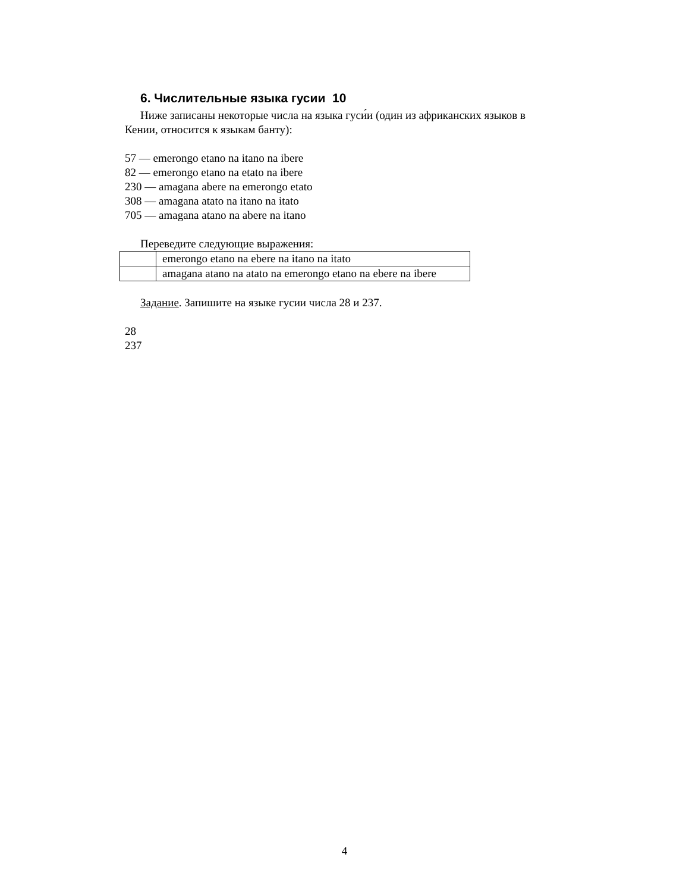6. Числительные языка гусии 10
Ниже записаны некоторые числа на языка гуси́и (один из африканских языков в Кении, относится к языкам банту):
57 — emerongo etano na itano na ibere
82 — emerongo etano na etato na ibere
230 — amagana abere na emerongo etato
308 — amagana atato na itano na itato
705 — amagana atano na abere na itano
Переведите следующие выражения:
| | emerongo etano na ebere na itano na itato |
| | amagana atano na atato na emerongo etano na ebere na ibere |
Задание. Запишите на языке гусии числа 28 и 237.
28
237
4